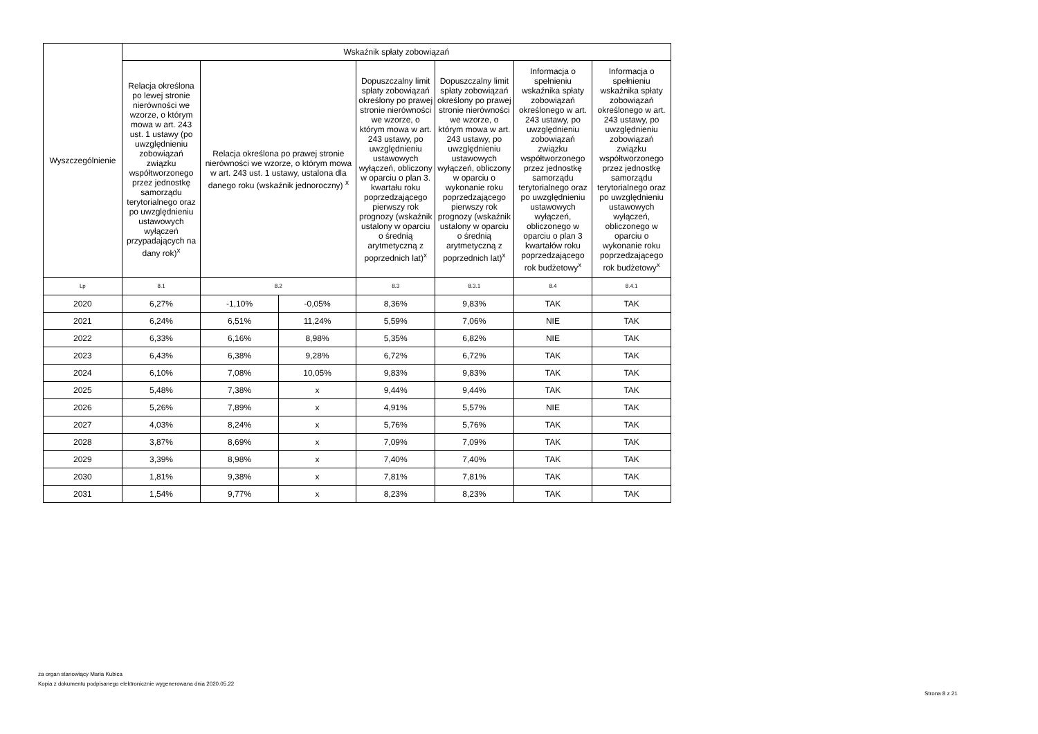| Wyszczególnienie | Wskaźnik spłaty zobowiązań | | | | | | |
| --- | --- | --- | --- | --- | --- | --- | --- |
| | Relacja określona po lewej stronie nierówności we wzorze, o którym mowa w art. 243 ust. 1 ustawy (po uwzględnieniu zobowiązań związku współtworzonego przez jednostkę samorządu terytorialnego oraz po uwzględnieniu ustawowych wyłączeń przypadających na dany rok)<sup>x</sup> | Relacja określona po prawej stronie nierówności we wzorze, o którym mowa w art. 243 ust. 1 ustawy, ustalona dla danego roku (wskaźnik jednoroczny) <sup>x</sup> | | Dopuszczalny limit spłaty zobowiązań określony po prawej stronie nierówności we wzorze, o którym mowa w art. 243 ustawy, po uwzględnieniu ustawowych wyłączeń, obliczony w oparciu o plan 3. kwartału roku poprzedzającego pierwszy rok prognozy (wskaźnik ustalony w oparciu o średnią arytmetyczną z poprzednich lat)<sup>x</sup> | Dopuszczalny limit spłaty zobowiązań określony po prawej stronie nierówności we wzorze, o którym mowa w art. 243 ustawy, po uwzględnieniu ustawowych wyłączeń, obliczony w oparciu o wykonanie roku poprzedzającego pierwszy rok prognozy (wskaźnik ustalony w oparciu o średnią arytmetyczną z poprzednich lat)<sup>x</sup> | Informacja o spełnieniu wskaźnika spłaty zobowiązań określonego w art. 243 ustawy, po uwzględnieniu zobowiązań związku współtworzonego przez jednostkę samorządu terytorialnego oraz po uwzględnieniu ustawowych wyłączeń, obliczonego w oparciu o plan 3 kwartałów roku poprzedzającego rok budżetowy<sup>x</sup> | Informacja o spełnieniu wskaźnika spłaty zobowiązań określonego w art. 243 ustawy, po uwzględnieniu zobowiązań związku współtworzonego przez jednostkę samorządu terytorialnego oraz po uwzględnieniu ustawowych wyłączeń, obliczonego w oparciu o wykonanie roku poprzedzającego rok budżetowy<sup>x</sup> |
| Lp | 8.1 | 8.2 | | 8.3 | 8.3.1 | 8.4 | 8.4.1 |
| 2020 | 6,27% | -1,10% | -0,05% | 8,36% | 9,83% | TAK | TAK |
| 2021 | 6,24% | 6,51% | 11,24% | 5,59% | 7,06% | NIE | TAK |
| 2022 | 6,33% | 6,16% | 8,98% | 5,35% | 6,82% | NIE | TAK |
| 2023 | 6,43% | 6,38% | 9,28% | 6,72% | 6,72% | TAK | TAK |
| 2024 | 6,10% | 7,08% | 10,05% | 9,83% | 9,83% | TAK | TAK |
| 2025 | 5,48% | 7,38% | x | 9,44% | 9,44% | TAK | TAK |
| 2026 | 5,26% | 7,89% | x | 4,91% | 5,57% | NIE | TAK |
| 2027 | 4,03% | 8,24% | x | 5,76% | 5,76% | TAK | TAK |
| 2028 | 3,87% | 8,69% | x | 7,09% | 7,09% | TAK | TAK |
| 2029 | 3,39% | 8,98% | x | 7,40% | 7,40% | TAK | TAK |
| 2030 | 1,81% | 9,38% | x | 7,81% | 7,81% | TAK | TAK |
| 2031 | 1,54% | 9,77% | x | 8,23% | 8,23% | TAK | TAK |
za organ stanowiący Maria Kubica
Kopia z dokumentu podpisanego elektronicznie wygenerowana dnia 2020.05.22
Strona 8 z 21